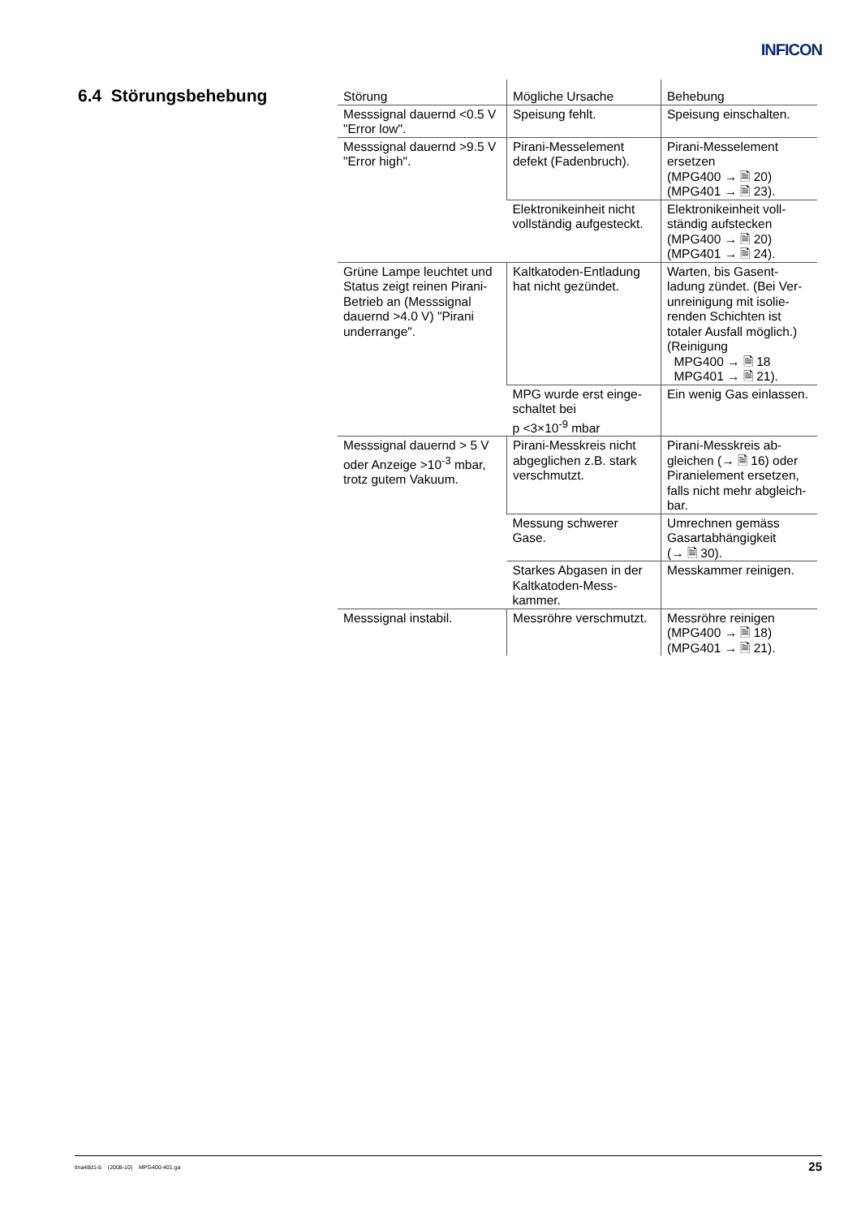INFICON
6.4 Störungsbehebung
| Störung | Mögliche Ursache | Behebung |
| --- | --- | --- |
| Messsignal dauernd <0.5 V "Error low". | Speisung fehlt. | Speisung einschalten. |
| Messsignal dauernd >9.5 V "Error high". | Pirani-Messelement defekt (Fadenbruch). | Pirani-Messelement ersetzen (MPG400 → 🗎 20) (MPG401 → 🗎 23). |
| | Elektronikeinheit nicht vollständig aufgesteckt. | Elektronikeinheit voll-ständig aufstecken (MPG400 → 🗎 20) (MPG401 → 🗎 24). |
| Grüne Lampe leuchtet und Status zeigt reinen Pirani-Betrieb an (Messsignal dauernd >4.0 V) "Pirani underrange". | Kaltkatoden-Entladung hat nicht gezündet. | Warten, bis Gasent-ladung zündet. (Bei Ver-unreinigung mit isolie-renden Schichten ist totaler Ausfall möglich.) (Reinigung MPG400 → 🗎 18 MPG401 → 🗎 21). |
| | MPG wurde erst einge-schaltet bei p <3×10<sup>-9</sup> mbar | Ein wenig Gas einlassen. |
| Messsignal dauernd > 5 V oder Anzeige >10<sup>-3</sup> mbar, trotz gutem Vakuum. | Pirani-Messkreis nicht abgeglichen z.B. stark verschmutzt. | Pirani-Messkreis ab-gleichen (→ 🗎 16) oder Piranielement ersetzen, falls nicht mehr abgleich-bar. |
| | Messung schwerer Gase. | Umrechnen gemäss Gasartabhängigkeit (→ 🗎 30). |
| | Starkes Abgasen in der Kaltkatoden-Mess-kammer. | Messkammer reinigen. |
| Messsignal instabil. | Messröhre verschmutzt. | Messröhre reinigen (MPG400 → 🗎 18) (MPG401 → 🗎 21). |
tina48d1-b (2008-10) MPG400-401.ga 25